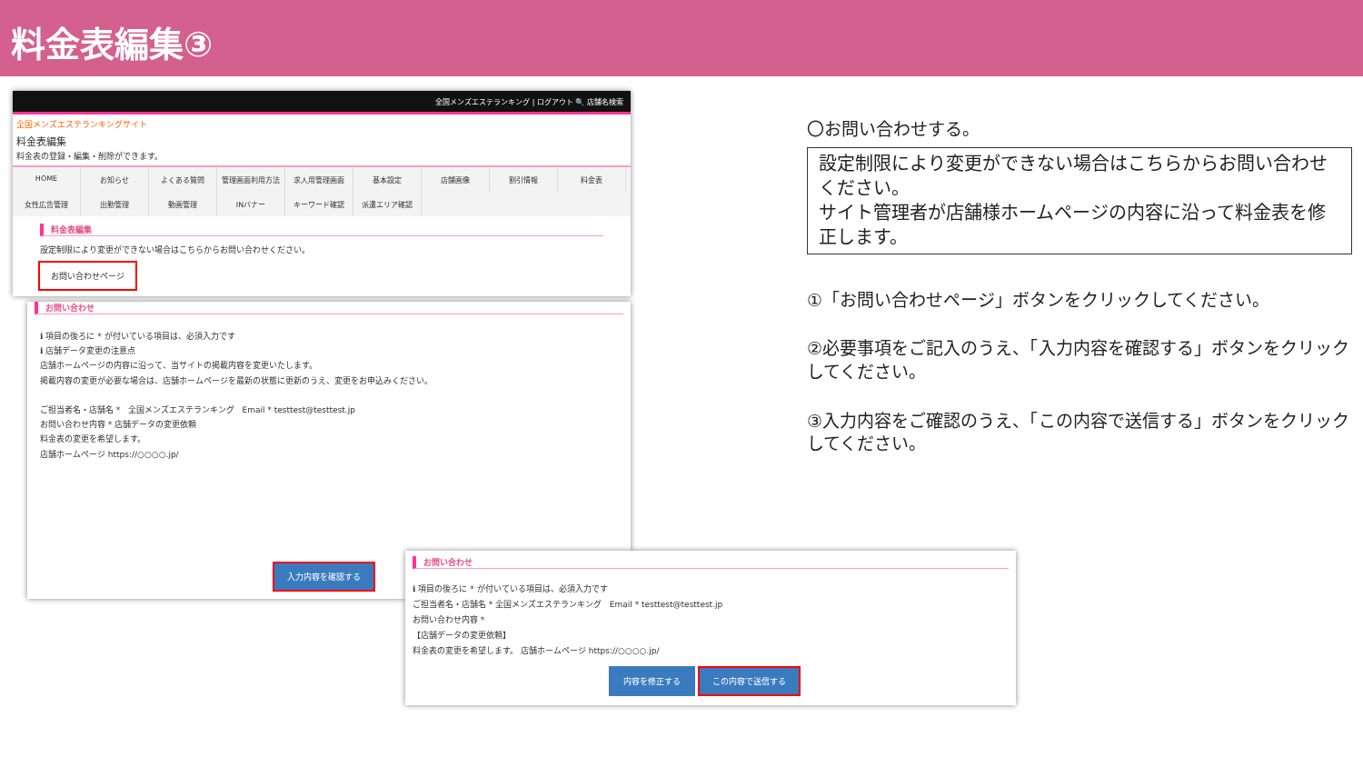料金表編集③
全国メンズエステランキング | ログアウト 🔍 店舗名検索
全国メンズエステランキングサイト
料金表編集
料金表の登録・編集・削除ができます。
HOME お知らせ よくある質問 管理画面利用方法 求人用管理画面 基本設定 店舗画像 割引情報 料金表 女性広告管理 出勤管理 動画管理 INバナー キーワード確認 派遣エリア確認
料金表編集
設定制限により変更ができない場合はこちらからお問い合わせください。
お問い合わせページ
お問い合わせ
ℹ 項目の後ろに * が付いている項目は、必須入力です
ℹ 店舗データ変更の注意点
店舗ホームページの内容に沿って、当サイトの掲載内容を変更いたします。
掲載内容の変更が必要な場合は、店舗ホームページを最新の状態に更新のうえ、変更をお申込みください。
ご担当者名・店舗名 * 全国メンズエステランキング Email * testtest@testtest.jp
お問い合わせ内容 * 店舗データの変更依頼
料金表の変更を希望します。
店舗ホームページ https://○○○○.jp/
入力内容を確認する
お問い合わせ
ℹ 項目の後ろに * が付いている項目は、必須入力です
ご担当者名・店舗名 * 全国メンズエステランキング Email * testtest@testtest.jp
お問い合わせ内容 *
【店舗データの変更依頼】
料金表の変更を希望します。 店舗ホームページ https://○○○○.jp/
内容を修正する この内容で送信する
〇お問い合わせする。
設定制限により変更ができない場合はこちらからお問い合わせください。
サイト管理者が店舗様ホームページの内容に沿って料金表を修正します。
①「お問い合わせページ」ボタンをクリックしてください。
②必要事項をご記入のうえ、「入力内容を確認する」ボタンをクリックしてください。
③入力内容をご確認のうえ、「この内容で送信する」ボタンをクリックしてください。